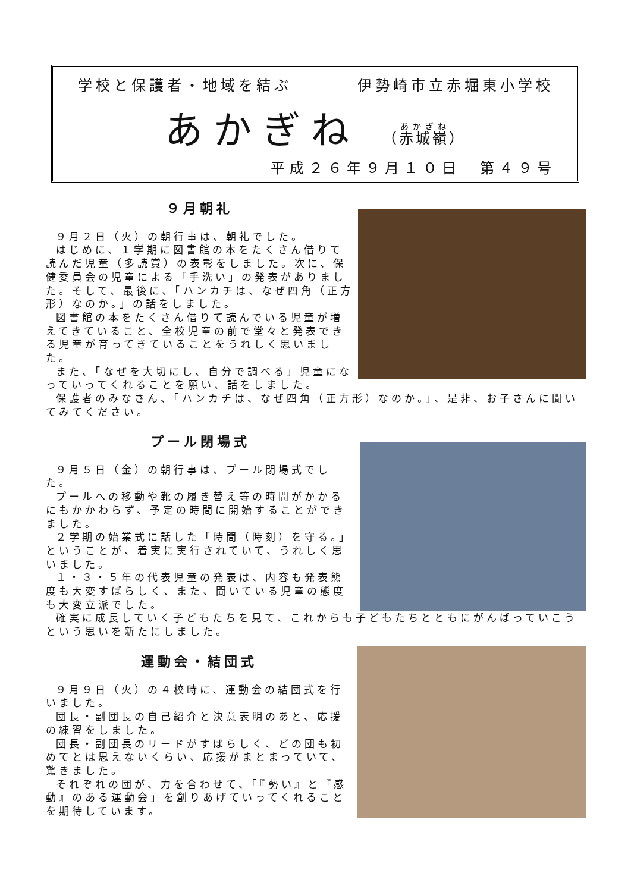学校と保護者・地域を結ぶ 伊勢崎市立赤堀東小学校
あかぎね （赤城嶺）
平成２６年９月１０日　第４９号
９月朝礼
９月２日（火）の朝行事は、朝礼でした。
はじめに、１学期に図書館の本をたくさん借りて読んだ児童（多読賞）の表彰をしました。次に、保健委員会の児童による「手洗い」の発表がありました。そして、最後に、「ハンカチは、なぜ四角（正方形）なのか。」の話をしました。
図書館の本をたくさん借りて読んでいる児童が増えてきていること、全校児童の前で堂々と発表できる児童が育ってきていることをうれしく思いました。
また、「なぜを大切にし、自分で調べる」児童になっていってくれることを願い、話をしました。
保護者のみなさん、「ハンカチは、なぜ四角（正方形）なのか。」、是非、お子さんに聞いてみてください。
プール閉場式
９月５日（金）の朝行事は、プール閉場式でした。
プールへの移動や靴の履き替え等の時間がかかるにもかかわらず、予定の時間に開始することができました。
２学期の始業式に話した「時間（時刻）を守る。」ということが、着実に実行されていて、うれしく思いました。
１・３・５年の代表児童の発表は、内容も発表態度も大変すばらしく、また、聞いている児童の態度も大変立派でした。
確実に成長していく子どもたちを見て、これからも子どもたちとともにがんばっていこうという思いを新たにしました。
運動会・結団式
９月９日（火）の４校時に、運動会の結団式を行いました。
団長・副団長の自己紹介と決意表明のあと、応援の練習をしました。
団長・副団長のリードがすばらしく、どの団も初めてとは思えないくらい、応援がまとまっていて、驚きました。
それぞれの団が、力を合わせて、「『勢い』と『感動』のある運動会」を創りあげていってくれることを期待しています。